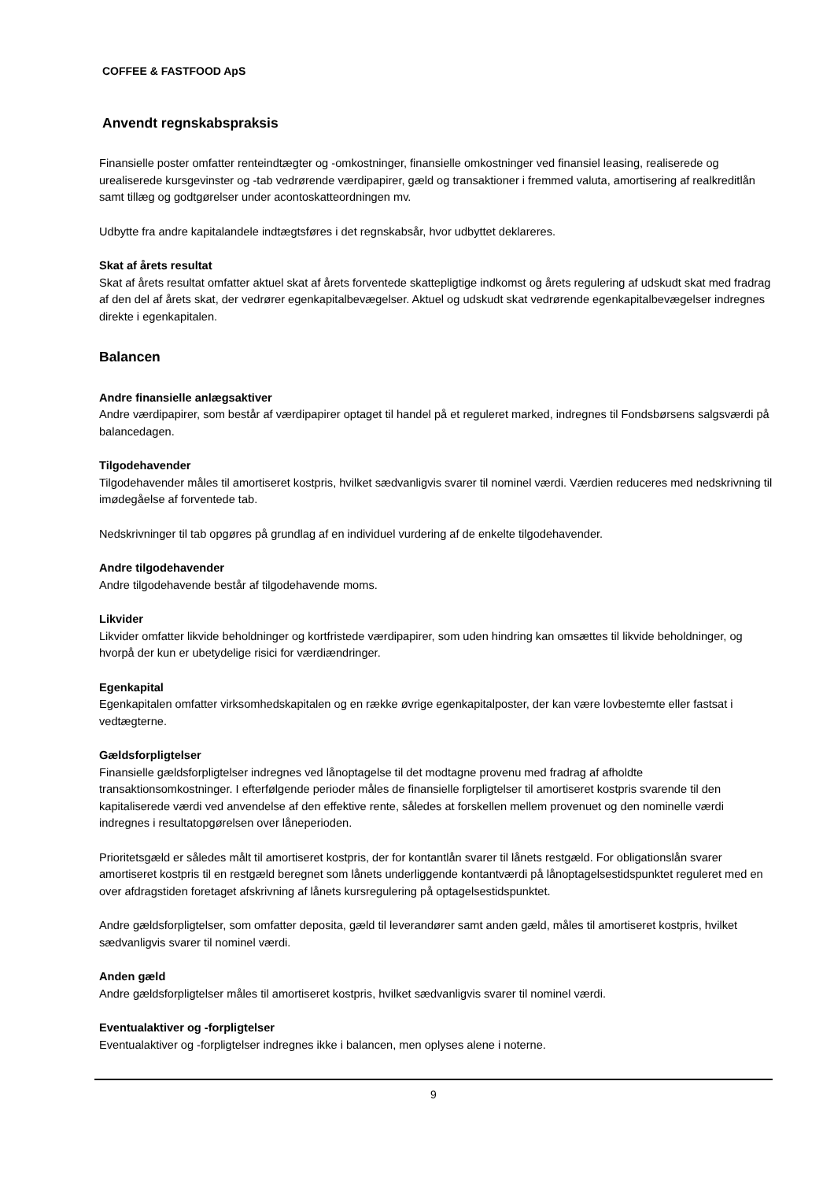COFFEE & FASTFOOD ApS
Anvendt regnskabspraksis
Finansielle poster omfatter renteindtægter og -omkostninger, finansielle omkostninger ved finansiel leasing, realiserede og urealiserede kursgevinster og -tab vedrørende værdipapirer, gæld og transaktioner i fremmed valuta, amortisering af realkreditlån samt tillæg og godtgørelser under acontoskatteordningen mv.
Udbytte fra andre kapitalandele indtægtsføres i det regnskabsår, hvor udbyttet deklareres.
Skat af årets resultat
Skat af årets resultat omfatter aktuel skat af årets forventede skattepligtige indkomst og årets regulering af udskudt skat med fradrag af den del af årets skat, der vedrører egenkapitalbevægelser. Aktuel og udskudt skat vedrørende egenkapitalbevægelser indregnes direkte i egenkapitalen.
Balancen
Andre finansielle anlægsaktiver
Andre værdipapirer, som består af værdipapirer optaget til handel på et reguleret marked, indregnes til Fondsbørsens salgsværdi på balancedagen.
Tilgodehavender
Tilgodehavender måles til amortiseret kostpris, hvilket sædvanligvis svarer til nominel værdi. Værdien reduceres med nedskrivning til imødegåelse af forventede tab.
Nedskrivninger til tab opgøres på grundlag af en individuel vurdering af de enkelte tilgodehavender.
Andre tilgodehavender
Andre tilgodehavende består af tilgodehavende moms.
Likvider
Likvider omfatter likvide beholdninger og kortfristede værdipapirer, som uden hindring kan omsættes til likvide beholdninger, og hvorpå der kun er ubetydelige risici for værdiændringer.
Egenkapital
Egenkapitalen omfatter virksomhedskapitalen og en række øvrige egenkapitalposter, der kan være lovbestemte eller fastsat i vedtægterne.
Gældsforpligtelser
Finansielle gældsforpligtelser indregnes ved lånoptagelse til det modtagne provenu med fradrag af afholdte transaktionsomkostninger. I efterfølgende perioder måles de finansielle forpligtelser til amortiseret kostpris svarende til den kapitaliserede værdi ved anvendelse af den effektive rente, således at forskellen mellem provenuet og den nominelle værdi indregnes i resultatopgørelsen over låneperioden.
Prioritetsgæld er således målt til amortiseret kostpris, der for kontantlån svarer til lånets restgæld. For obligationslån svarer amortiseret kostpris til en restgæld beregnet som lånets underliggende kontantværdi på lånoptagelsestidspunktet reguleret med en over afdragstiden foretaget afskrivning af lånets kursregulering på optagelsestidspunktet.
Andre gældsforpligtelser, som omfatter deposita, gæld til leverandører samt anden gæld, måles til amortiseret kostpris, hvilket sædvanligvis svarer til nominel værdi.
Anden gæld
Andre gældsforpligtelser måles til amortiseret kostpris, hvilket sædvanligvis svarer til nominel værdi.
Eventualaktiver og -forpligtelser
Eventualaktiver og -forpligtelser indregnes ikke i balancen, men oplyses alene i noterne.
9